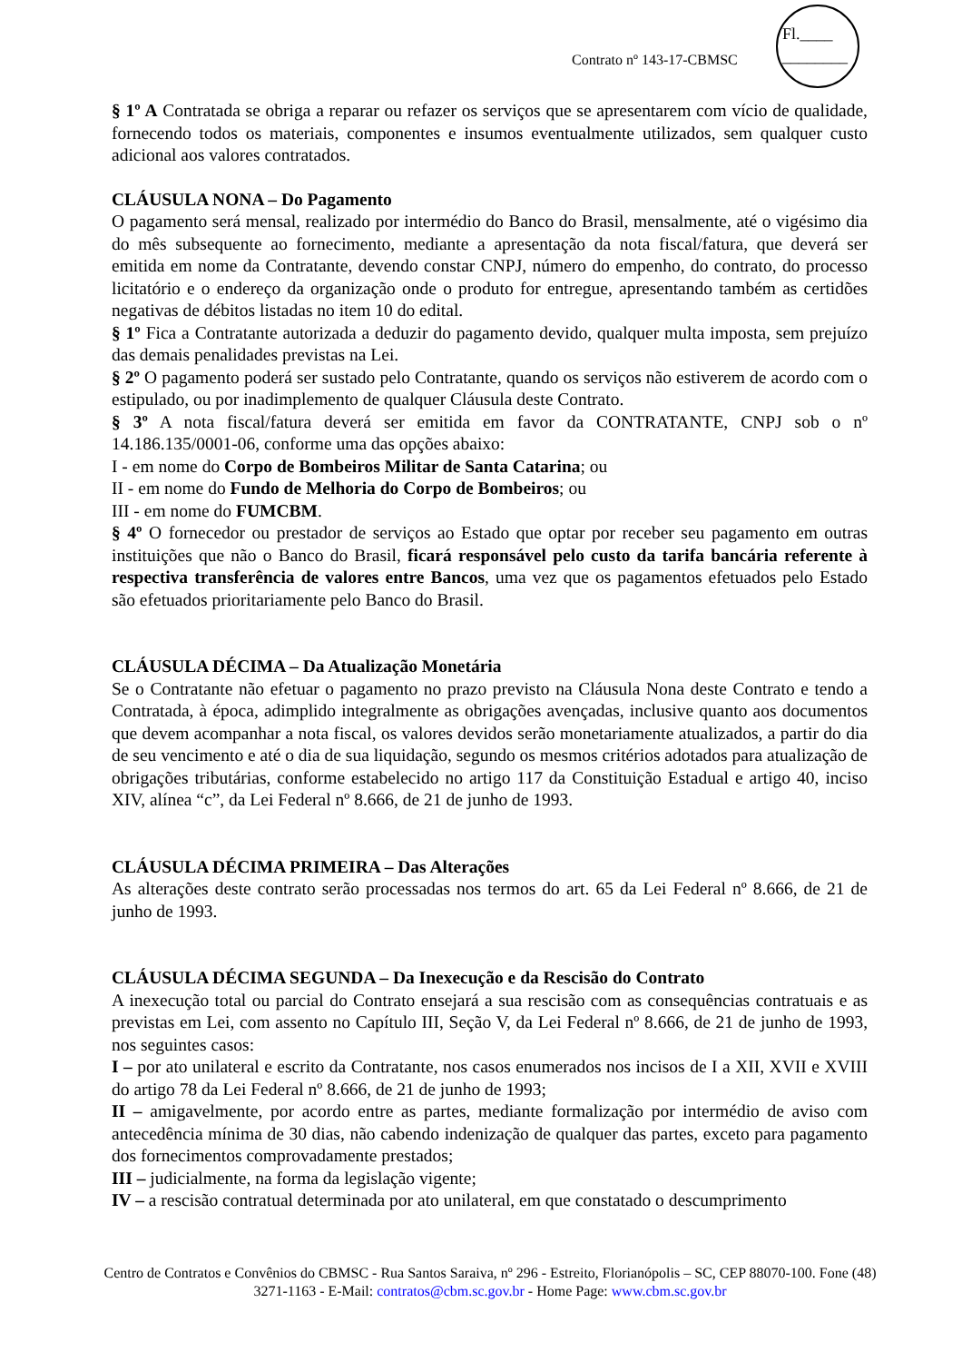Contrato nº 143-17-CBMSC
Fl.____
________
§ 1º A Contratada se obriga a reparar ou refazer os serviços que se apresentarem com vício de qualidade, fornecendo todos os materiais, componentes e insumos eventualmente utilizados, sem qualquer custo adicional aos valores contratados.
CLÁUSULA NONA – Do Pagamento
O pagamento será mensal, realizado por intermédio do Banco do Brasil, mensalmente, até o vigésimo dia do mês subsequente ao fornecimento, mediante a apresentação da nota fiscal/fatura, que deverá ser emitida em nome da Contratante, devendo constar CNPJ, número do empenho, do contrato, do processo licitatório e o endereço da organização onde o produto for entregue, apresentando também as certidões negativas de débitos listadas no item 10 do edital.
§ 1º Fica a Contratante autorizada a deduzir do pagamento devido, qualquer multa imposta, sem prejuízo das demais penalidades previstas na Lei.
§ 2º O pagamento poderá ser sustado pelo Contratante, quando os serviços não estiverem de acordo com o estipulado, ou por inadimplemento de qualquer Cláusula deste Contrato.
§ 3º A nota fiscal/fatura deverá ser emitida em favor da CONTRATANTE, CNPJ sob o nº 14.186.135/0001-06, conforme uma das opções abaixo:
I - em nome do Corpo de Bombeiros Militar de Santa Catarina; ou
II - em nome do Fundo de Melhoria do Corpo de Bombeiros; ou
III - em nome do FUMCBM.
§ 4º O fornecedor ou prestador de serviços ao Estado que optar por receber seu pagamento em outras instituições que não o Banco do Brasil, ficará responsável pelo custo da tarifa bancária referente à respectiva transferência de valores entre Bancos, uma vez que os pagamentos efetuados pelo Estado são efetuados prioritariamente pelo Banco do Brasil.
CLÁUSULA DÉCIMA – Da Atualização Monetária
Se o Contratante não efetuar o pagamento no prazo previsto na Cláusula Nona deste Contrato e tendo a Contratada, à época, adimplido integralmente as obrigações avençadas, inclusive quanto aos documentos que devem acompanhar a nota fiscal, os valores devidos serão monetariamente atualizados, a partir do dia de seu vencimento e até o dia de sua liquidação, segundo os mesmos critérios adotados para atualização de obrigações tributárias, conforme estabelecido no artigo 117 da Constituição Estadual e artigo 40, inciso XIV, alínea “c”, da Lei Federal nº 8.666, de 21 de junho de 1993.
CLÁUSULA DÉCIMA PRIMEIRA – Das Alterações
As alterações deste contrato serão processadas nos termos do art. 65 da Lei Federal nº 8.666, de 21 de junho de 1993.
CLÁUSULA DÉCIMA SEGUNDA – Da Inexecução e da Rescisão do Contrato
A inexecução total ou parcial do Contrato ensejará a sua rescisão com as consequências contratuais e as previstas em Lei, com assento no Capítulo III, Seção V, da Lei Federal nº 8.666, de 21 de junho de 1993, nos seguintes casos:
I – por ato unilateral e escrito da Contratante, nos casos enumerados nos incisos de I a XII, XVII e XVIII do artigo 78 da Lei Federal nº 8.666, de 21 de junho de 1993;
II – amigavelmente, por acordo entre as partes, mediante formalização por intermédio de aviso com antecedência mínima de 30 dias, não cabendo indenização de qualquer das partes, exceto para pagamento dos fornecimentos comprovadamente prestados;
III – judicialmente, na forma da legislação vigente;
IV – a rescisão contratual determinada por ato unilateral, em que constatado o descumprimento
Centro de Contratos e Convênios do CBMSC - Rua Santos Saraiva, nº 296 - Estreito, Florianópolis – SC, CEP 88070-100. Fone (48) 3271-1163 - E-Mail: contratos@cbm.sc.gov.br - Home Page: www.cbm.sc.gov.br